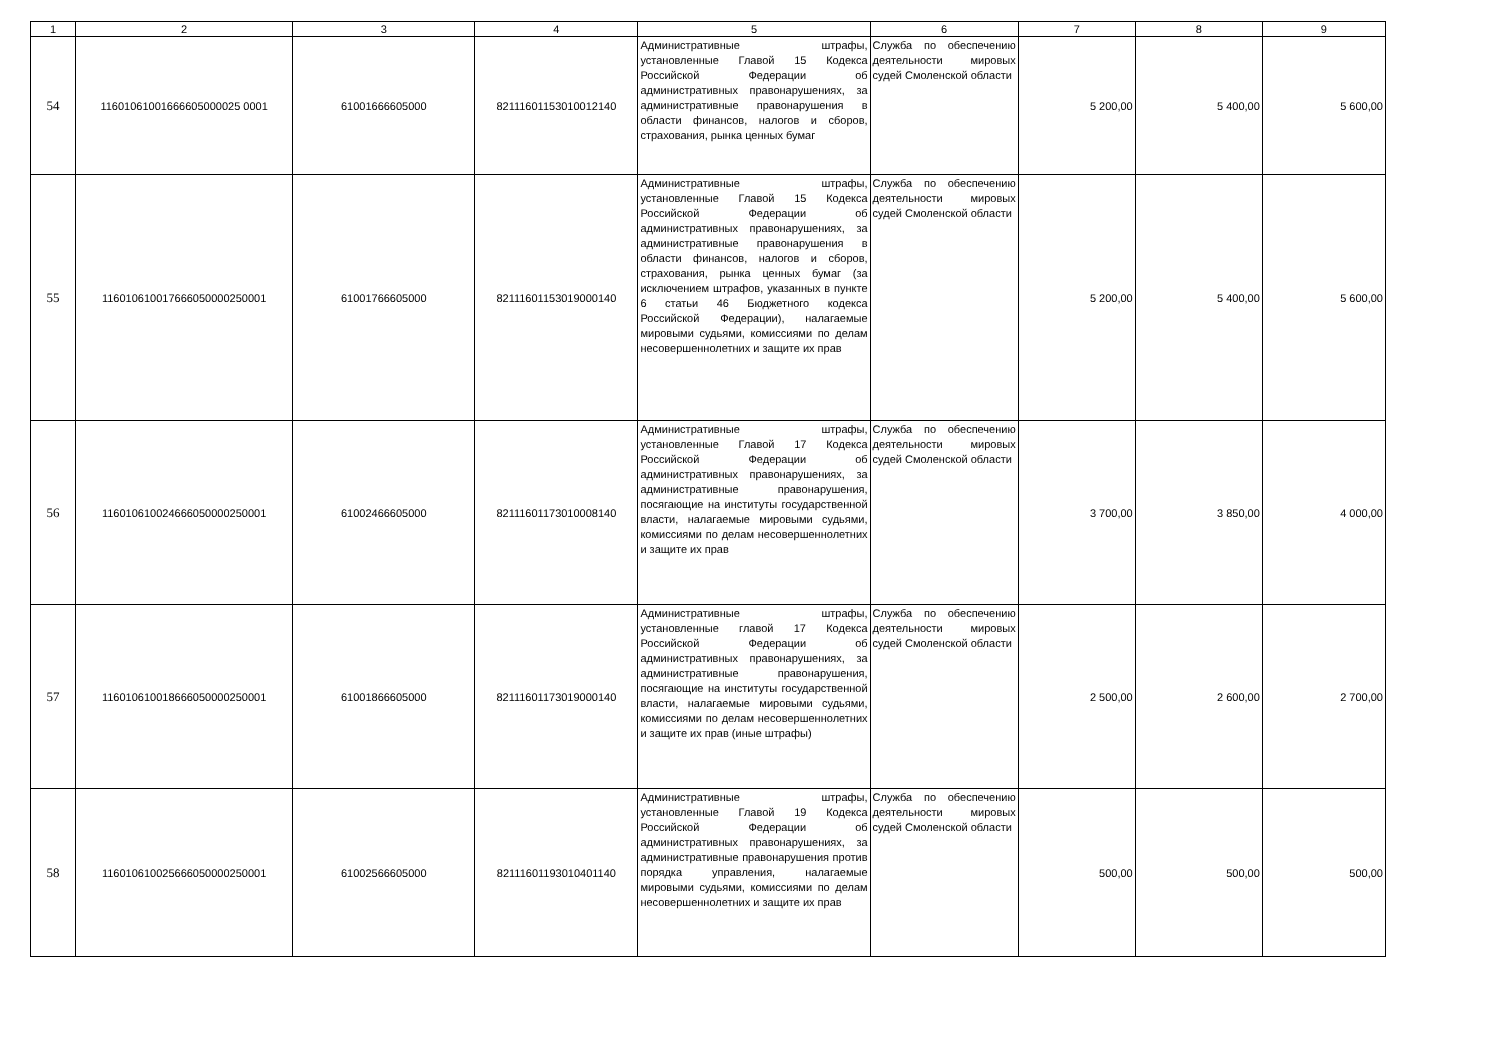| 1 | 2 | 3 | 4 | 5 | 6 | 7 | 8 | 9 |
| --- | --- | --- | --- | --- | --- | --- | --- | --- |
| 54 | 11601061001666605000025 0001 | 61001666605000 | 82111601153010012140 | Административные штрафы, установленные Главой 15 Кодекса Российской Федерации об административных правонарушениях, за административные правонарушения в области финансов, налогов и сборов, страхования, рынка ценных бумаг | Служба по обеспечению деятельности мировых судей Смоленской области | 5 200,00 | 5 400,00 | 5 600,00 |
| 55 | 116010610017666050000250001 | 61001766605000 | 82111601153019000140 | Административные штрафы, установленные Главой 15 Кодекса Российской Федерации об административных правонарушениях, за административные правонарушения в области финансов, налогов и сборов, страхования, рынка ценных бумаг (за исключением штрафов, указанных в пункте 6 статьи 46 Бюджетного кодекса Российской Федерации), налагаемые мировыми судьями, комиссиями по делам несовершеннолетних и защите их прав | Служба по обеспечению деятельности мировых судей Смоленской области | 5 200,00 | 5 400,00 | 5 600,00 |
| 56 | 116010610024666050000250001 | 61002466605000 | 82111601173010008140 | Административные штрафы, установленные Главой 17 Кодекса Российской Федерации об административных правонарушениях, за административные правонарушения, посягающие на институты государственной власти, налагаемые мировыми судьями, комиссиями по делам несовершеннолетних и защите их прав | Служба по обеспечению деятельности мировых судей Смоленской области | 3 700,00 | 3 850,00 | 4 000,00 |
| 57 | 116010610018666050000250001 | 61001866605000 | 82111601173019000140 | Административные штрафы, установленные главой 17 Кодекса Российской Федерации об административных правонарушениях, за административные правонарушения, посягающие на институты государственной власти, налагаемые мировыми судьями, комиссиями по делам несовершеннолетних и защите их прав (иные штрафы) | Служба по обеспечению деятельности мировых судей Смоленской области | 2 500,00 | 2 600,00 | 2 700,00 |
| 58 | 116010610025666050000250001 | 61002566605000 | 82111601193010401140 | Административные штрафы, установленные Главой 19 Кодекса Российской Федерации об административных правонарушениях, за административные правонарушения против порядка управления, налагаемые мировыми судьями, комиссиями по делам несовершеннолетних и защите их прав | Служба по обеспечению деятельности мировых судей Смоленской области | 500,00 | 500,00 | 500,00 |